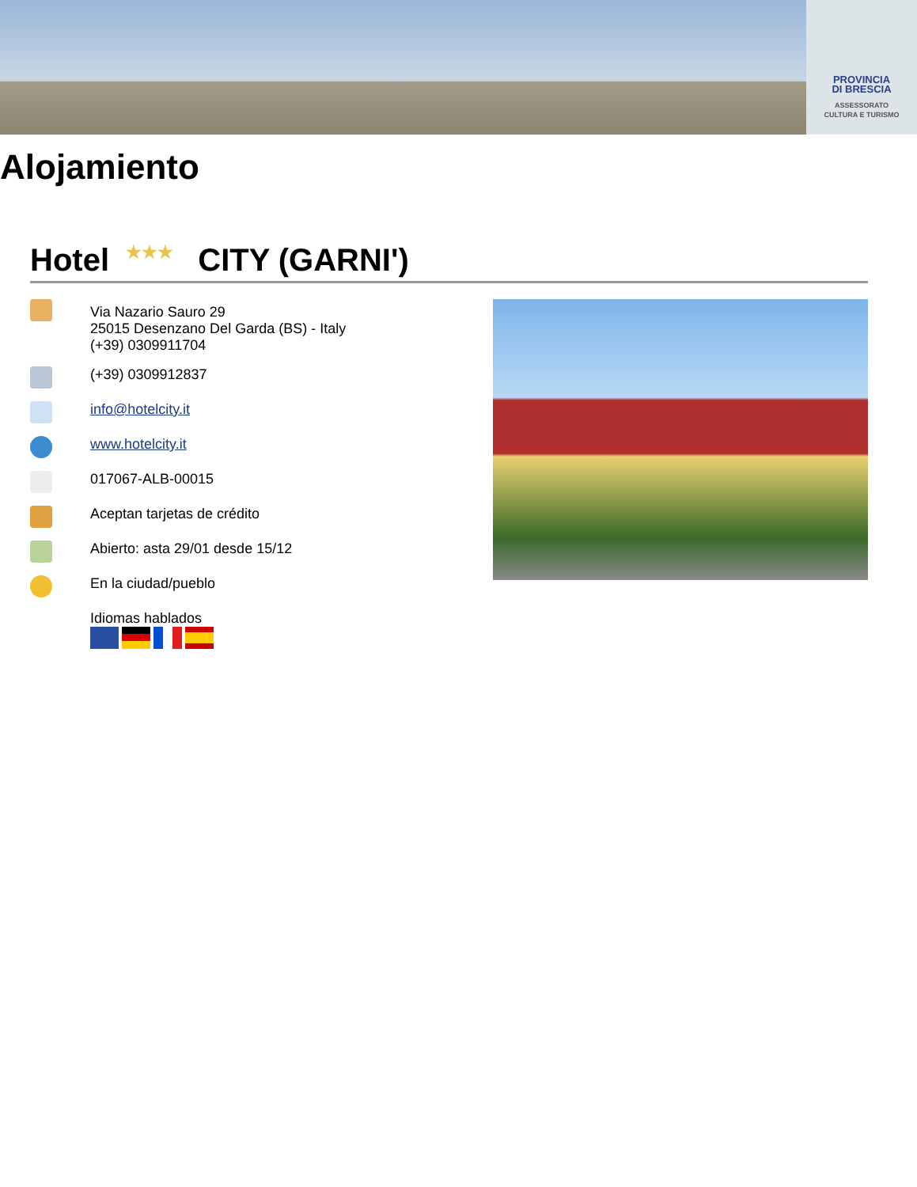PROVINCIA
DI BRESCIA
ASSESSORATO
CULTURA E TURISMO
Alojamiento
Hotel ★★★ CITY (GARNI')
Via Nazario Sauro 29
25015 Desenzano Del Garda (BS) - Italy
(+39) 0309911704
(+39) 0309912837
info@hotelcity.it
www.hotelcity.it
017067-ALB-00015
Aceptan tarjetas de crédito
Abierto: asta 29/01 desde 15/12
En la ciudad/pueblo
Idiomas hablados